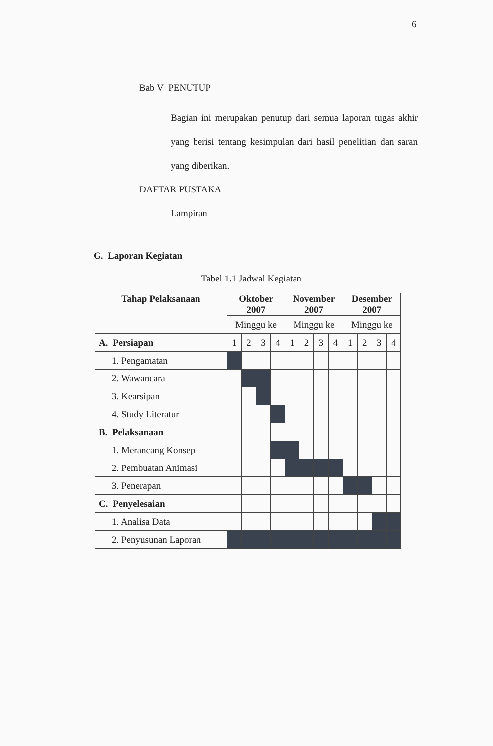6
Bab V PENUTUP
Bagian ini merupakan penutup dari semua laporan tugas akhir yang berisi tentang kesimpulan dari hasil penelitian dan saran yang diberikan.
DAFTAR PUSTAKA
Lampiran
G. Laporan Kegiatan
Tabel 1.1 Jadwal Kegiatan
| Tahap Pelaksanaan | Oktober 2007 | | | | November 2007 | | | | Desember 2007 | | | |
| --- | --- | --- | --- | --- | --- | --- | --- | --- | --- | --- | --- | --- |
| | Minggu ke | | | | Minggu ke | | | | Minggu ke | | | |
| A. Persiapan | 1 | 2 | 3 | 4 | 1 | 2 | 3 | 4 | 1 | 2 | 3 | 4 |
| 1. Pengamatan | | | | | | | | | | | | |
| 2. Wawancara | | | | | | | | | | | | |
| 3. Kearsipan | | | | | | | | | | | | |
| 4. Study Literatur | | | | | | | | | | | | |
| B. Pelaksanaan | | | | | | | | | | | | |
| 1. Merancang Konsep | | | | | | | | | | | | |
| 2. Pembuatan Animasi | | | | | | | | | | | | |
| 3. Penerapan | | | | | | | | | | | | |
| C. Penyelesaian | | | | | | | | | | | | |
| 1. Analisa Data | | | | | | | | | | | | |
| 2. Penyusunan Laporan | | | | | | | | | | | | |